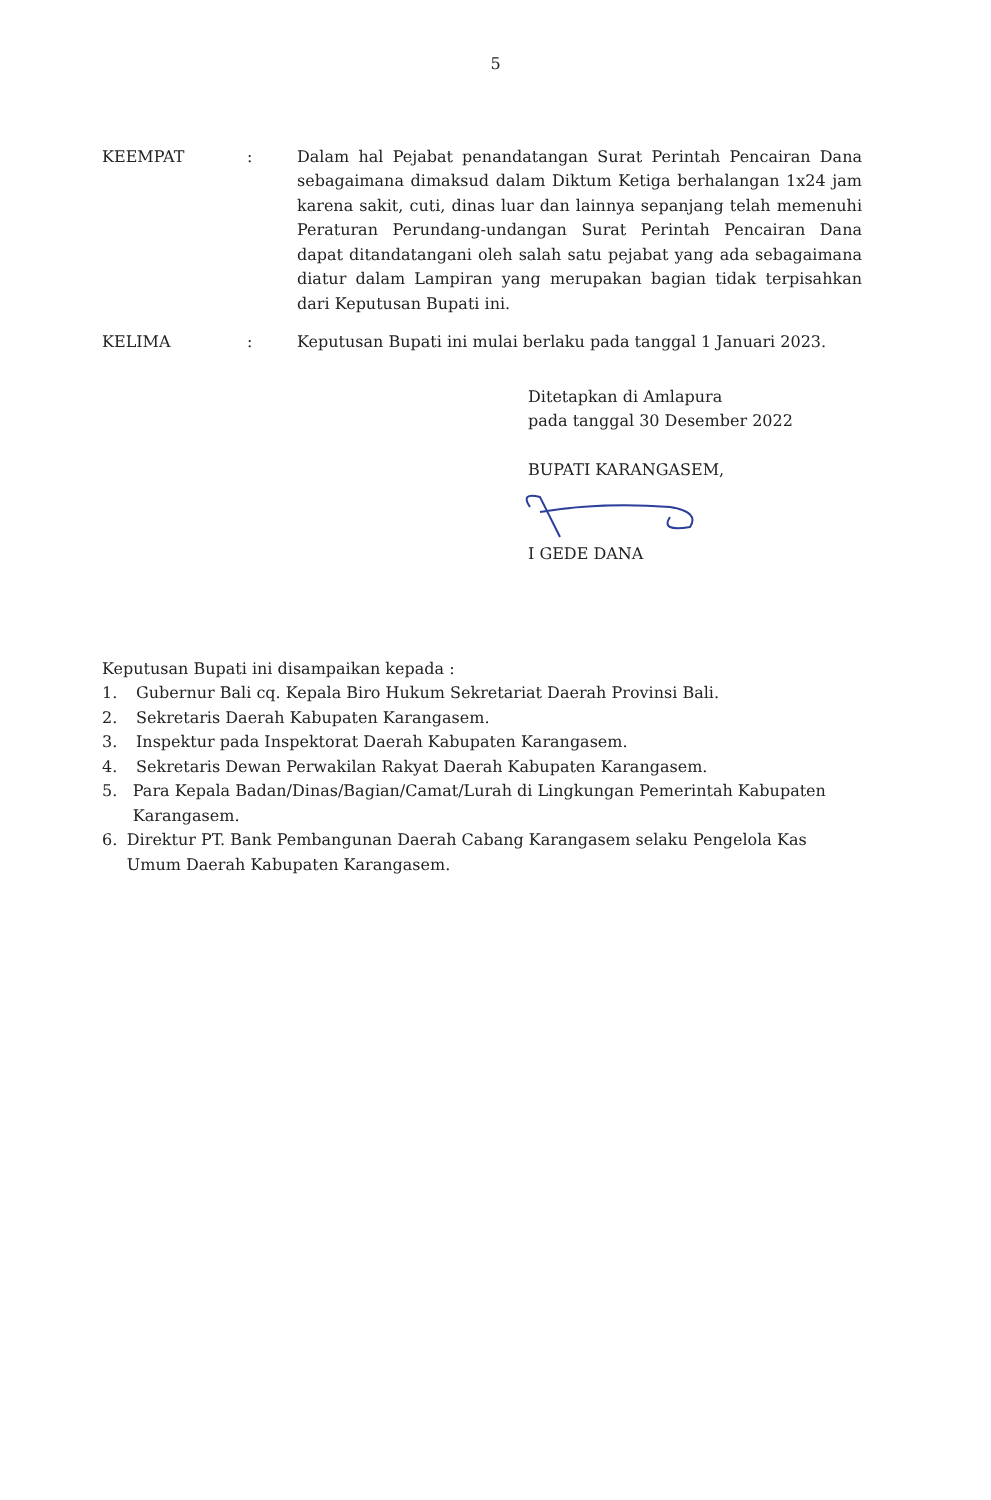5
KEEMPAT : Dalam hal Pejabat penandatangan Surat Perintah Pencairan Dana sebagaimana dimaksud dalam Diktum Ketiga berhalangan 1x24 jam karena sakit, cuti, dinas luar dan lainnya sepanjang telah memenuhi Peraturan Perundang-undangan Surat Perintah Pencairan Dana dapat ditandatangani oleh salah satu pejabat yang ada sebagaimana diatur dalam Lampiran yang merupakan bagian tidak terpisahkan dari Keputusan Bupati ini.
KELIMA : Keputusan Bupati ini mulai berlaku pada tanggal 1 Januari 2023.
Ditetapkan di Amlapura
pada tanggal 30 Desember 2022
BUPATI KARANGASEM,
I GEDE DANA
Keputusan Bupati ini disampaikan kepada :
1. Gubernur Bali cq. Kepala Biro Hukum Sekretariat Daerah Provinsi Bali.
2. Sekretaris Daerah Kabupaten Karangasem.
3. Inspektur pada Inspektorat Daerah Kabupaten Karangasem.
4. Sekretaris Dewan Perwakilan Rakyat Daerah Kabupaten Karangasem.
5. Para Kepala Badan/Dinas/Bagian/Camat/Lurah di Lingkungan Pemerintah Kabupaten Karangasem.
6. Direktur PT. Bank Pembangunan Daerah Cabang Karangasem selaku Pengelola Kas Umum Daerah Kabupaten Karangasem.